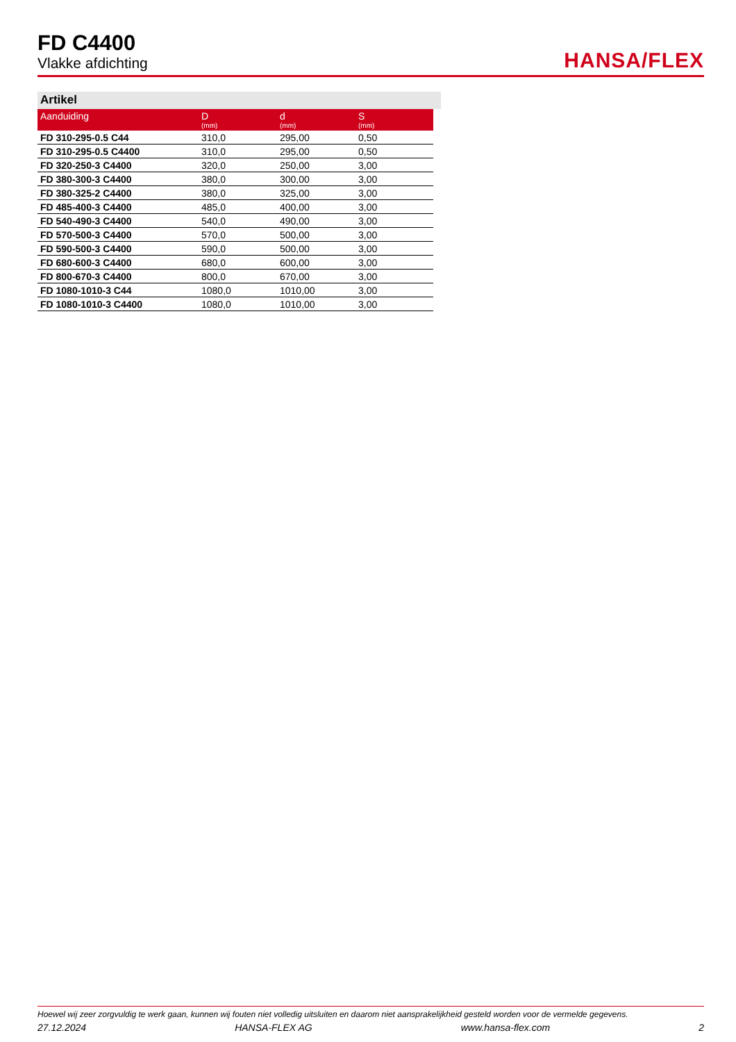FD C4400
Vlakke afdichting
HANSA/FLEX
Artikel
| Aanduiding | D (mm) | d (mm) | S (mm) |
| --- | --- | --- | --- |
| FD 310-295-0.5 C44 | 310,0 | 295,00 | 0,50 |
| FD 310-295-0.5 C4400 | 310,0 | 295,00 | 0,50 |
| FD 320-250-3 C4400 | 320,0 | 250,00 | 3,00 |
| FD 380-300-3 C4400 | 380,0 | 300,00 | 3,00 |
| FD 380-325-2 C4400 | 380,0 | 325,00 | 3,00 |
| FD 485-400-3 C4400 | 485,0 | 400,00 | 3,00 |
| FD 540-490-3 C4400 | 540,0 | 490,00 | 3,00 |
| FD 570-500-3 C4400 | 570,0 | 500,00 | 3,00 |
| FD 590-500-3 C4400 | 590,0 | 500,00 | 3,00 |
| FD 680-600-3 C4400 | 680,0 | 600,00 | 3,00 |
| FD 800-670-3 C4400 | 800,0 | 670,00 | 3,00 |
| FD 1080-1010-3 C44 | 1080,0 | 1010,00 | 3,00 |
| FD 1080-1010-3 C4400 | 1080,0 | 1010,00 | 3,00 |
Hoewel wij zeer zorgvuldig te werk gaan, kunnen wij fouten niet volledig uitsluiten en daarom niet aansprakelijkheid gesteld worden voor de vermelde gegevens.
27.12.2024 HANSA-FLEX AG www.hansa-flex.com 2